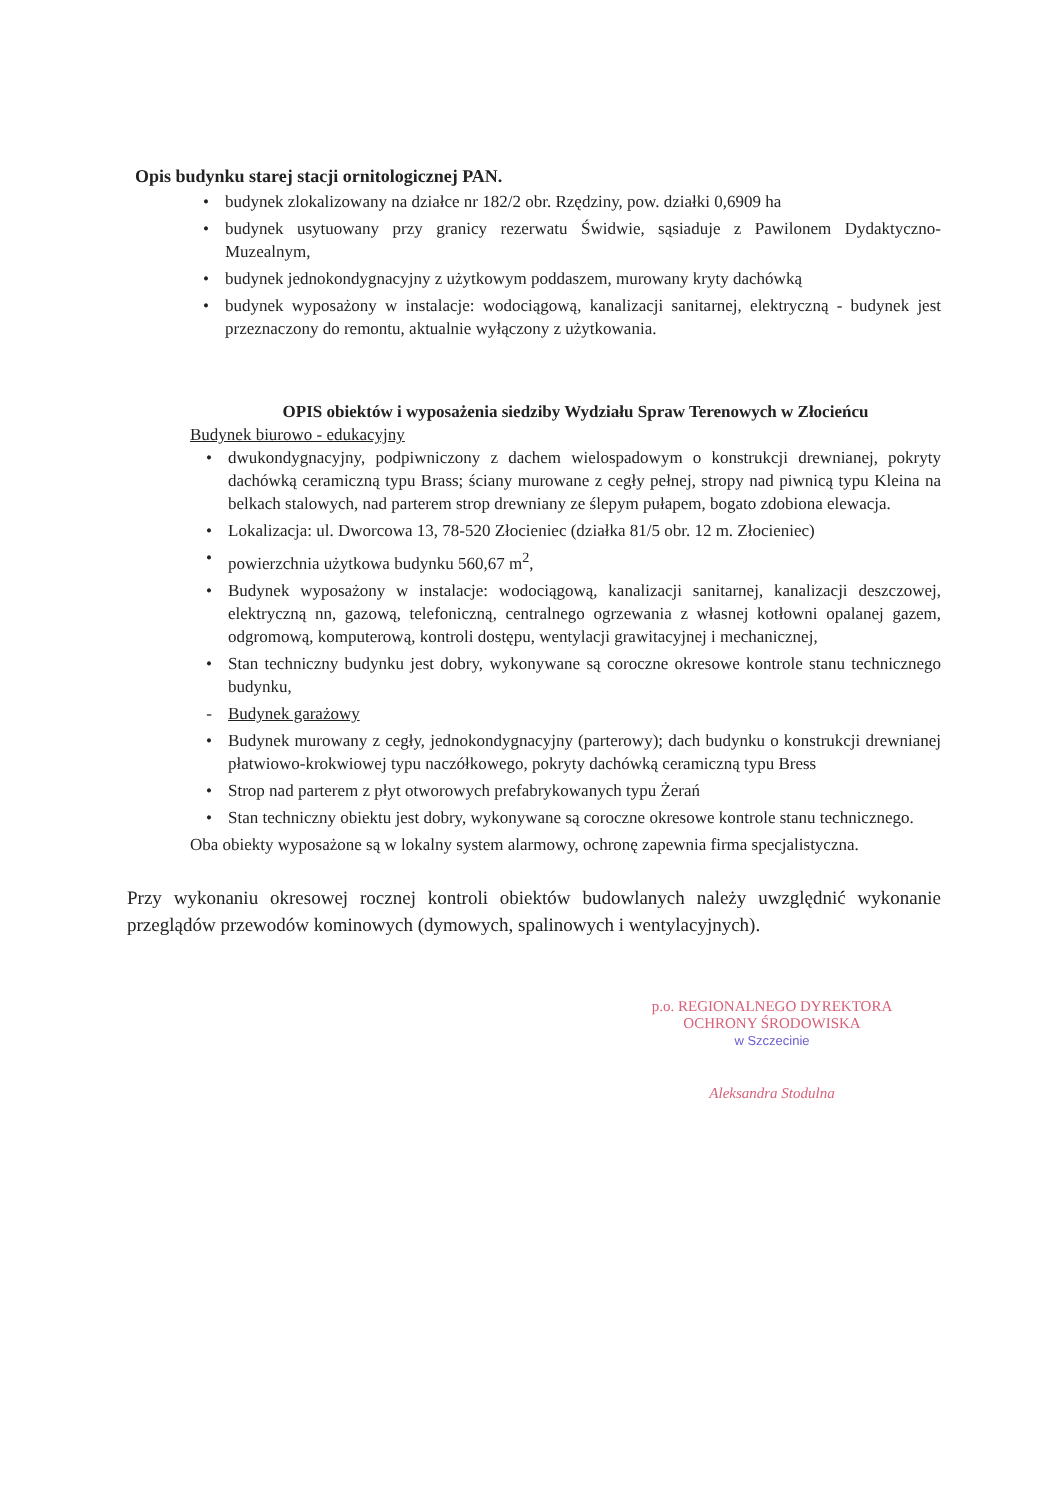Opis budynku starej stacji ornitologicznej PAN.
• budynek zlokalizowany na działce nr 182/2 obr. Rzędziny, pow. działki 0,6909 ha
• budynek usytuowany przy granicy rezerwatu Świdwie, sąsiaduje z Pawilonem Dydaktyczno-Muzealnym,
• budynek jednokondygnacyjny z użytkowym poddaszem, murowany kryty dachówką
• budynek wyposażony w instalacje: wodociągową, kanalizacji sanitarnej, elektryczną - budynek jest przeznaczony do remontu, aktualnie wyłączony z użytkowania.
OPIS obiektów i wyposażenia siedziby Wydziału Spraw Terenowych w Złocieńcu
Budynek biurowo - edukacyjny
• dwukondygnacyjny, podpiwniczony z dachem wielospadowym o konstrukcji drewnianej, pokryty dachówką ceramiczną typu Brass; ściany murowane z cegły pełnej, stropy nad piwnicą typu Kleina na belkach stalowych, nad parterem strop drewniany ze ślepym pułapem, bogato zdobiona elewacja.
• Lokalizacja: ul. Dworcowa 13, 78-520 Złocieniec (działka 81/5 obr. 12 m. Złocieniec)
• powierzchnia użytkowa budynku 560,67 m<sup>2</sup>,
• Budynek wyposażony w instalacje: wodociągową, kanalizacji sanitarnej, kanalizacji deszczowej, elektryczną nn, gazową, telefoniczną, centralnego ogrzewania z własnej kotłowni opalanej gazem, odgromową, komputerową, kontroli dostępu, wentylacji grawitacyjnej i mechanicznej,
• Stan techniczny budynku jest dobry, wykonywane są coroczne okresowe kontrole stanu technicznego budynku,
- Budynek garażowy
• Budynek murowany z cegły, jednokondygnacyjny (parterowy); dach budynku o konstrukcji drewnianej płatwiowo-krokwiowej typu naczółkowego, pokryty dachówką ceramiczną typu Bress
• Strop nad parterem z płyt otworowych prefabrykowanych typu Żerań
• Stan techniczny obiektu jest dobry, wykonywane są coroczne okresowe kontrole stanu technicznego.
Oba obiekty wyposażone są w lokalny system alarmowy, ochronę zapewnia firma specjalistyczna.
Przy wykonaniu okresowej rocznej kontroli obiektów budowlanych należy uwzględnić wykonanie przeglądów przewodów kominowych (dymowych, spalinowych i wentylacyjnych).
p.o. REGIONALNEGO DYREKTORA
OCHRONY ŚRODOWISKA
w Szczecinie
Aleksandra Stodulna